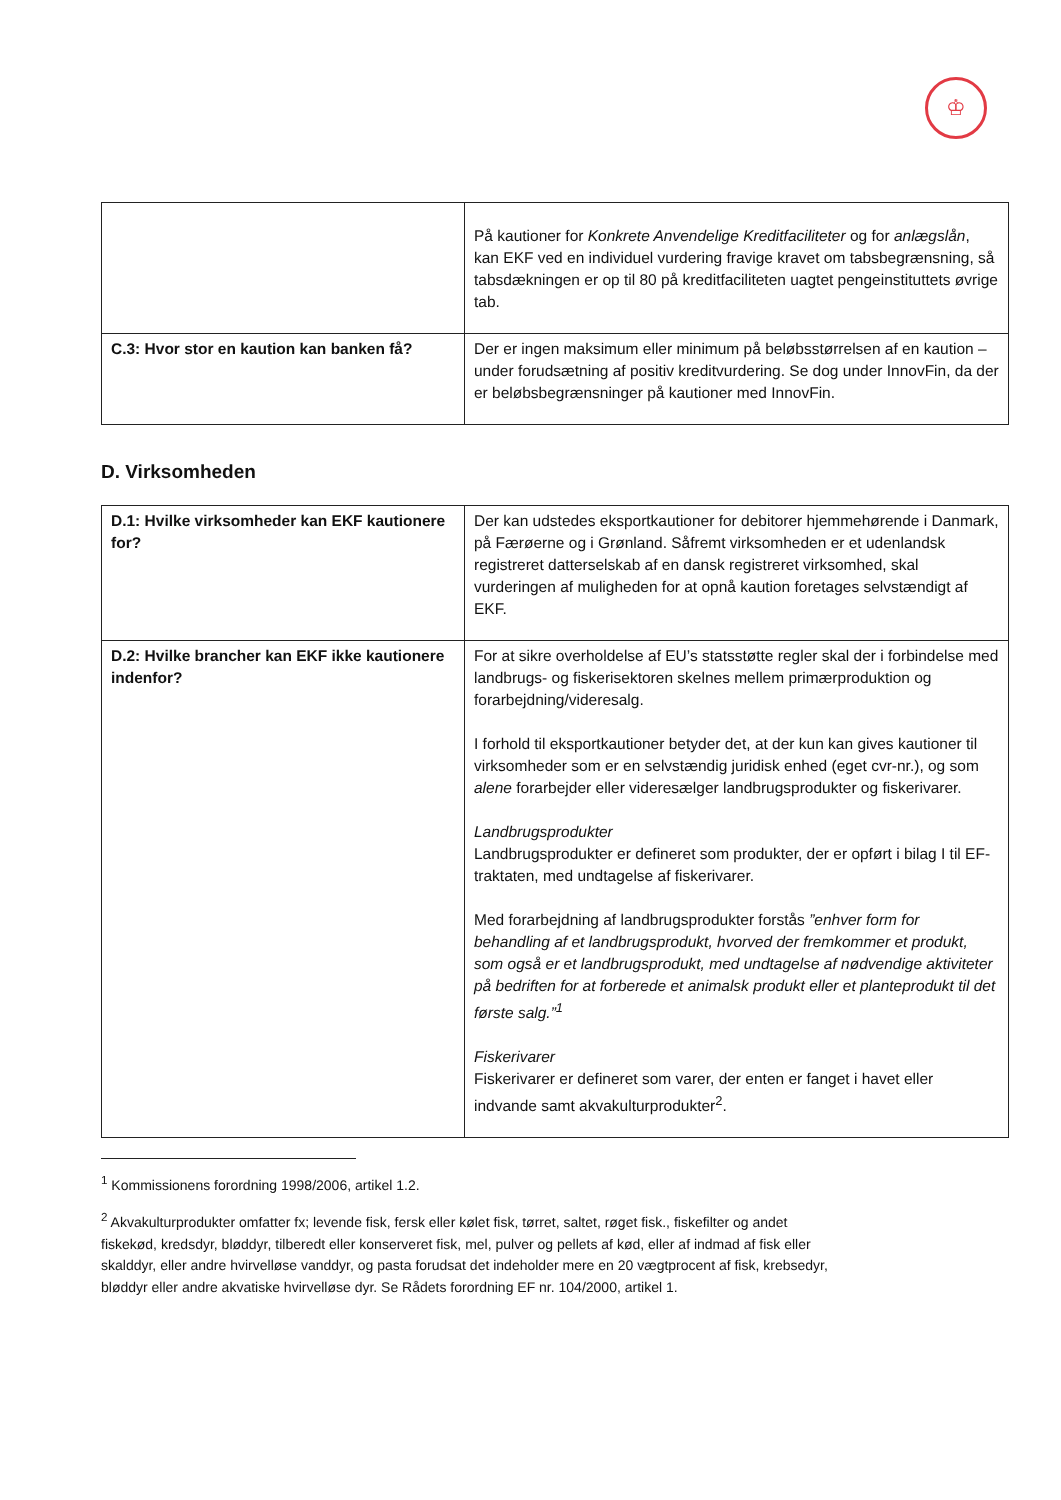♔
| | På kautioner for Konkrete Anvendelige Kreditfaciliteter og for anlægslån , kan EKF ved en individuel vurdering fravige kravet om tabsbegrænsning, så tabsdækningen er op til 80 på kreditfaciliteten uagtet pengeinstituttets øvrige tab. |
| C.3: Hvor stor en kaution kan banken få? | Der er ingen maksimum eller minimum på beløbsstørrelsen af en kaution – under forudsætning af positiv kreditvurdering. Se dog under InnovFin, da der er beløbsbegrænsninger på kautioner med InnovFin. |
D. Virksomheden
| D.1: Hvilke virksomheder kan EKF kautionere for? | Der kan udstedes eksportkautioner for debitorer hjemmehørende i Danmark, på Færøerne og i Grønland. Såfremt virksomheden er et udenlandsk registreret datterselskab af en dansk registreret virksomhed, skal vurderingen af muligheden for at opnå kaution foretages selvstændigt af EKF. |
| D.2: Hvilke brancher kan EKF ikke kautionere indenfor? | For at sikre overholdelse af EU’s statsstøtte regler skal der i forbindelse med landbrugs- og fiskerisektoren skelnes mellem primærproduktion og forarbejdning/videresalg. I forhold til eksportkautioner betyder det, at der kun kan gives kautioner til virksomheder som er en selvstændig juridisk enhed (eget cvr-nr.), og som alene forarbejder eller videresælger landbrugsprodukter og fiskerivarer. Landbrugsprodukter Landbrugsprodukter er defineret som produkter, der er opført i bilag I til EF-traktaten, med undtagelse af fiskerivarer. Med forarbejdning af landbrugsprodukter forstås ”enhver form for behandling af et landbrugsprodukt, hvorved der fremkommer et produkt, som også er et landbrugsprodukt, med undtagelse af nødvendige aktiviteter på bedriften for at forberede et animalsk produkt eller et planteprodukt til det første salg.”<sup>1</sup> Fiskerivarer Fiskerivarer er defineret som varer, der enten er fanget i havet eller indvande samt akvakulturprodukter<sup>2</sup>. |
<sup>1</sup> Kommissionens forordning 1998/2006, artikel 1.2.
<sup>2</sup> Akvakulturprodukter omfatter fx; levende fisk, fersk eller kølet fisk, tørret, saltet, røget fisk., fiskefilter og andet fiskekød, kredsdyr, bløddyr, tilberedt eller konserveret fisk, mel, pulver og pellets af kød, eller af indmad af fisk eller skalddyr, eller andre hvirvelløse vanddyr, og pasta forudsat det indeholder mere en 20 vægtprocent af fisk, krebsedyr, bløddyr eller andre akvatiske hvirvelløse dyr. Se Rådets forordning EF nr. 104/2000, artikel 1.